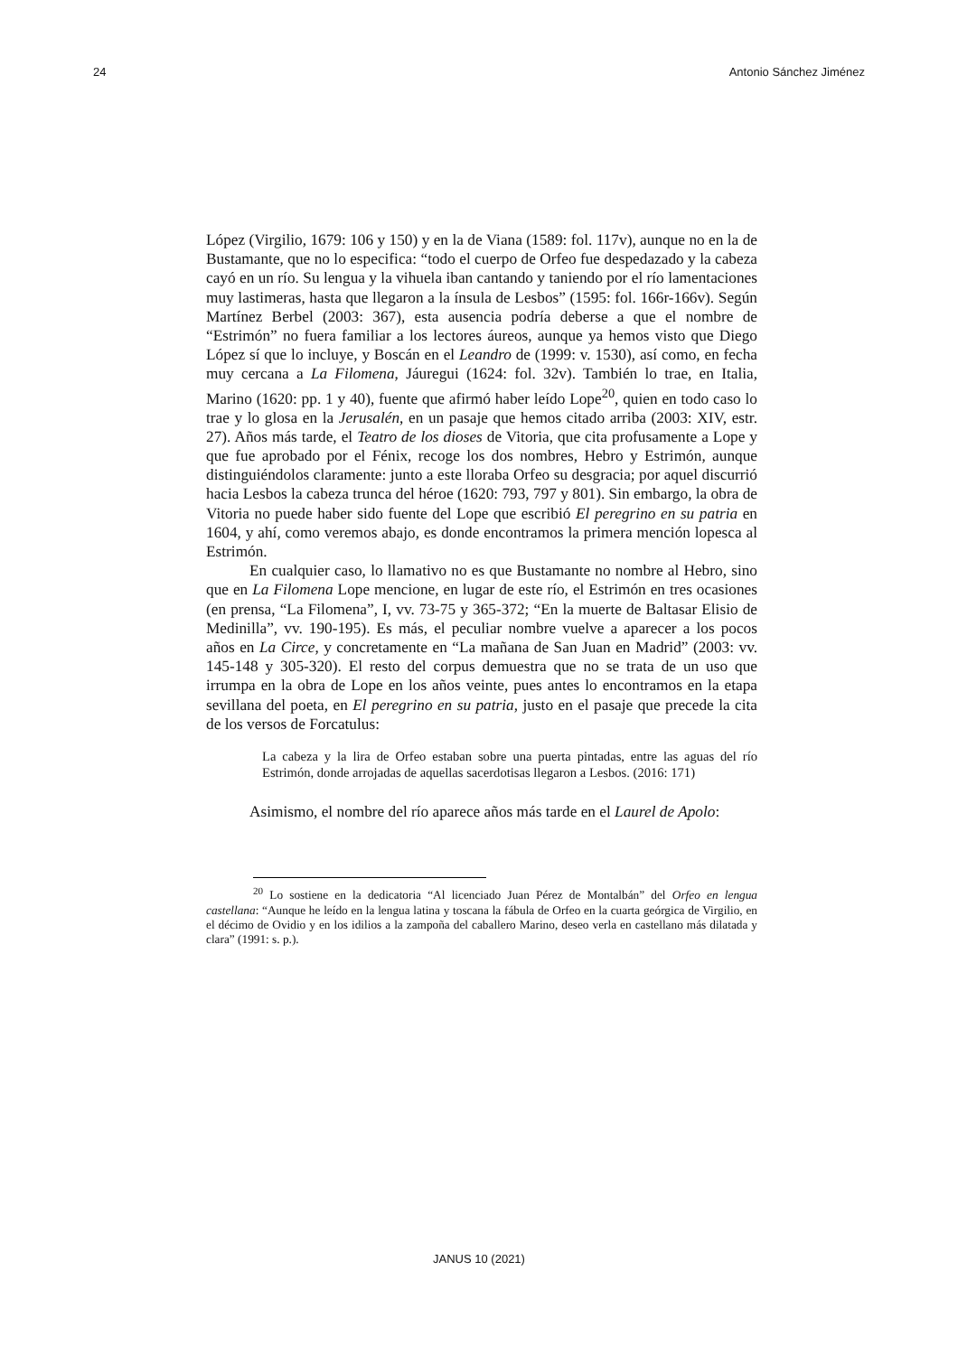24 Antonio Sánchez Jiménez
López (Virgilio, 1679: 106 y 150) y en la de Viana (1589: fol. 117v), aunque no en la de Bustamante, que no lo especifica: “todo el cuerpo de Orfeo fue despedazado y la cabeza cayó en un río. Su lengua y la vihuela iban cantando y taniendo por el río lamentaciones muy lastimeras, hasta que llegaron a la ínsula de Lesbos” (1595: fol. 166r-166v). Según Martínez Berbel (2003: 367), esta ausencia podría deberse a que el nombre de “Estrimón” no fuera familiar a los lectores áureos, aunque ya hemos visto que Diego López sí que lo incluye, y Boscán en el Leandro de (1999: v. 1530), así como, en fecha muy cercana a La Filomena, Jáuregui (1624: fol. 32v). También lo trae, en Italia, Marino (1620: pp. 1 y 40), fuente que afirmó haber leído Lope<sup>20</sup>, quien en todo caso lo trae y lo glosa en la Jerusalén, en un pasaje que hemos citado arriba (2003: XIV, estr. 27). Años más tarde, el Teatro de los dioses de Vitoria, que cita profusamente a Lope y que fue aprobado por el Fénix, recoge los dos nombres, Hebro y Estrimón, aunque distinguiéndolos claramente: junto a este lloraba Orfeo su desgracia; por aquel discurrió hacia Lesbos la cabeza trunca del héroe (1620: 793, 797 y 801). Sin embargo, la obra de Vitoria no puede haber sido fuente del Lope que escribió El peregrino en su patria en 1604, y ahí, como veremos abajo, es donde encontramos la primera mención lopesca al Estrimón.
En cualquier caso, lo llamativo no es que Bustamante no nombre al Hebro, sino que en La Filomena Lope mencione, en lugar de este río, el Estrimón en tres ocasiones (en prensa, “La Filomena”, I, vv. 73-75 y 365-372; “En la muerte de Baltasar Elisio de Medinilla”, vv. 190-195). Es más, el peculiar nombre vuelve a aparecer a los pocos años en La Circe, y concretamente en “La mañana de San Juan en Madrid” (2003: vv. 145-148 y 305-320). El resto del corpus demuestra que no se trata de un uso que irrumpa en la obra de Lope en los años veinte, pues antes lo encontramos en la etapa sevillana del poeta, en El peregrino en su patria, justo en el pasaje que precede la cita de los versos de Forcatulus:
La cabeza y la lira de Orfeo estaban sobre una puerta pintadas, entre las aguas del río Estrimón, donde arrojadas de aquellas sacerdotisas llegaron a Lesbos. (2016: 171)
Asimismo, el nombre del río aparece años más tarde en el Laurel de Apolo:
<sup>20</sup> Lo sostiene en la dedicatoria “Al licenciado Juan Pérez de Montalbán” del Orfeo en lengua castellana: “Aunque he leído en la lengua latina y toscana la fábula de Orfeo en la cuarta geórgica de Virgilio, en el décimo de Ovidio y en los idilios a la zampoña del caballero Marino, deseo verla en castellano más dilatada y clara” (1991: s. p.).
JANUS 10 (2021)